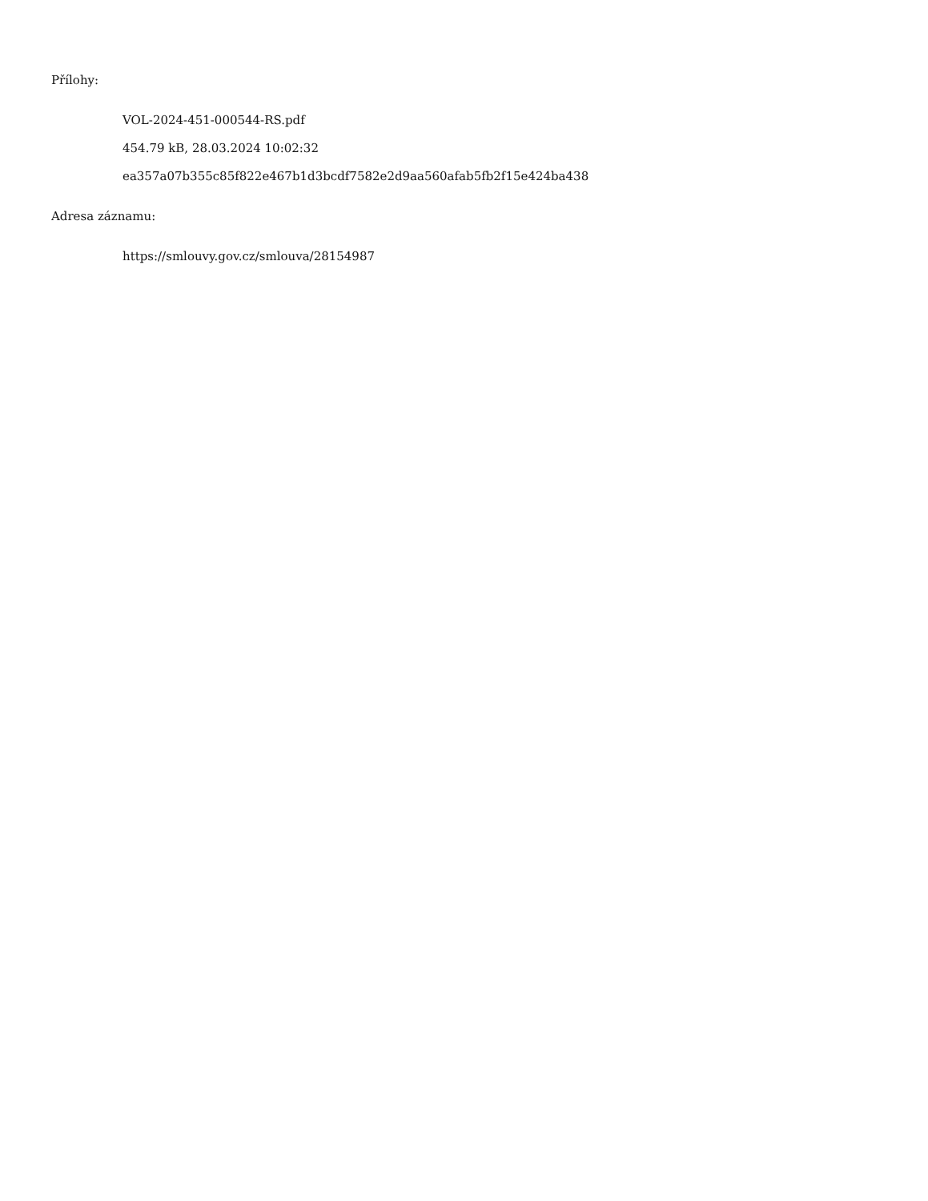Přílohy:
VOL-2024-451-000544-RS.pdf
454.79 kB, 28.03.2024 10:02:32
ea357a07b355c85f822e467b1d3bcdf7582e2d9aa560afab5fb2f15e424ba438
Adresa záznamu:
https://smlouvy.gov.cz/smlouva/28154987